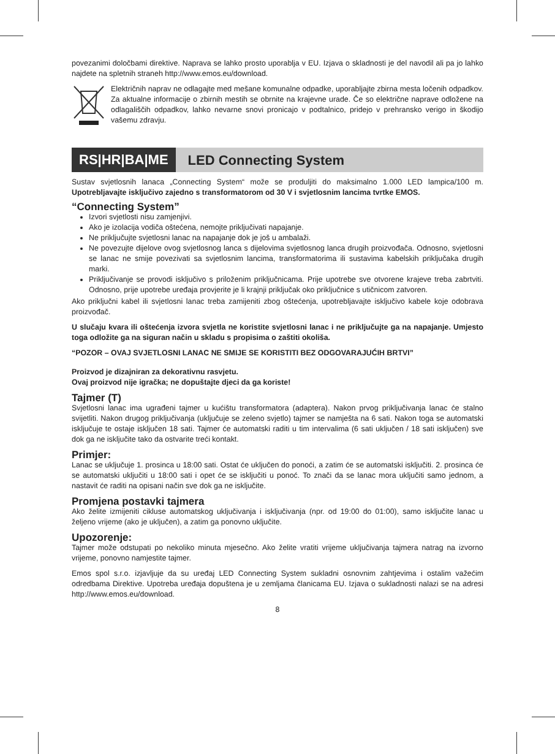povezanimi določbami direktive. Naprava se lahko prosto uporablja v EU. Izjava o skladnosti je del navodil ali pa jo lahko najdete na spletnih straneh http://www.emos.eu/download.
Električnih naprav ne odlagajte med mešane komunalne odpadke, uporabljajte zbirna mesta ločenih odpadkov. Za aktualne informacije o zbirnih mestih se obrnite na krajevne urade. Če so električne naprave odložene na odlagališčih odpadkov, lahko nevarne snovi pronicajo v podtalnico, pridejo v prehransko verigo in škodijo vašemu zdravju.
RS|HR|BA|ME LED Connecting System
Sustav svjetlosnih lanaca „Connecting System“ može se produljiti do maksimalno 1.000 LED lampica/100 m. Upotrebljavajte isključivo zajedno s transformatorom od 30 V i svjetlosnim lancima tvrtke EMOS.
“Connecting System”
Izvori svjetlosti nisu zamjenjivi.
Ako je izolacija vodiča oštećena, nemojte priključivati napajanje.
Ne priključujte svjetlosni lanac na napajanje dok je još u ambalaži.
Ne povezujte dijelove ovog svjetlosnog lanca s dijelovima svjetlosnog lanca drugih proizvođača. Odnosno, svjetlosni se lanac ne smije povezivati sa svjetlosnim lancima, transformatorima ili sustavima kabelskih priključaka drugih marki.
Priključivanje se provodi isključivo s priloženim priključnicama. Prije upotrebe sve otvorene krajeve treba zabrtviti. Odnosno, prije upotrebe uređaja provjerite je li krajnji priključak oko priključnice s utičnicom zatvoren.
Ako priključni kabel ili svjetlosni lanac treba zamijeniti zbog oštećenja, upotrebljavajte isključivo kabele koje odobrava proizvođač.
U slučaju kvara ili oštećenja izvora svjetla ne koristite svjetlosni lanac i ne priključujte ga na napajanje. Umjesto toga odložite ga na siguran način u skladu s propisima o zaštiti okoliša.
“POZOR – OVAJ SVJETLOSNI LANAC NE SMIJE SE KORISTITI BEZ ODGOVARAJUĆIH BRTVI”
Proizvod je dizajniran za dekorativnu rasvjetu.
Ovaj proizvod nije igračka; ne dopuštajte djeci da ga koriste!
Tajmer (T)
Svjetlosni lanac ima ugrađeni tajmer u kućištu transformatora (adaptera). Nakon prvog priključivanja lanac će stalno svijetliti. Nakon drugog priključivanja (uključuje se zeleno svjetlo) tajmer se namješta na 6 sati. Nakon toga se automatski isključuje te ostaje isključen 18 sati. Tajmer će automatski raditi u tim intervalima (6 sati uključen / 18 sati isključen) sve dok ga ne isključite tako da ostvarite treći kontakt.
Primjer:
Lanac se uključuje 1. prosinca u 18:00 sati. Ostat će uključen do ponoći, a zatim će se automatski isključiti. 2. prosinca će se automatski uključiti u 18:00 sati i opet će se isključiti u ponoć. To znači da se lanac mora uključiti samo jednom, a nastavit će raditi na opisani način sve dok ga ne isključite.
Promjena postavki tajmera
Ako želite izmijeniti cikluse automatskog uključivanja i isključivanja (npr. od 19:00 do 01:00), samo isključite lanac u željeno vrijeme (ako je uključen), a zatim ga ponovno uključite.
Upozorenje:
Tajmer može odstupati po nekoliko minuta mjesečno. Ako želite vratiti vrijeme uključivanja tajmera natrag na izvorno vrijeme, ponovno namjestite tajmer.
Emos spol s.r.o. izjavljuje da su uređaj LED Connecting System sukladni osnovnim zahtjevima i ostalim važećim odredbama Direktive. Upotreba uređaja dopuštena je u zemljama članicama EU. Izjava o sukladnosti nalazi se na adresi http://www.emos.eu/download.
8